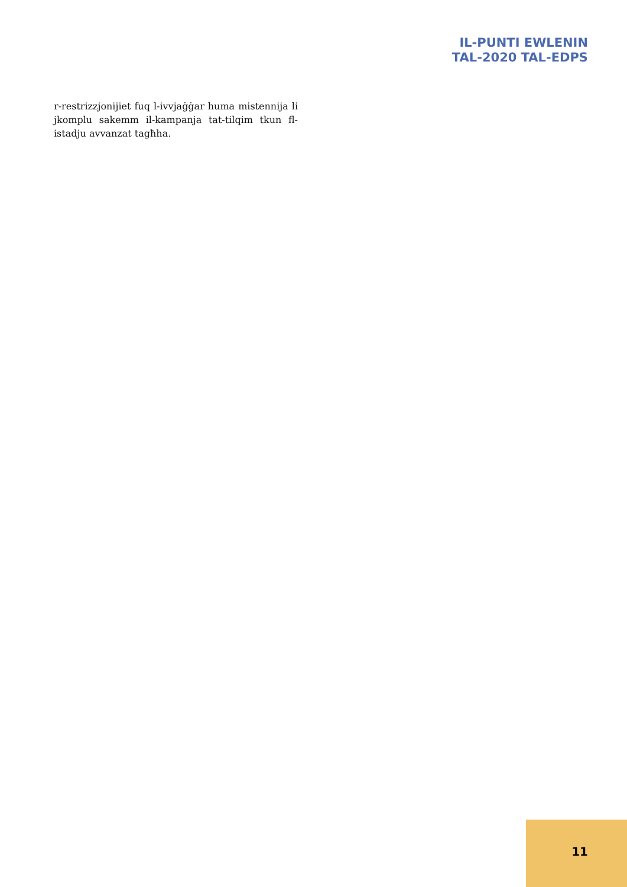IL-PUNTI EWLENIN
TAL-2020 TAL-EDPS
r-restrizzjonijiet fuq l-ivvjaġġar huma mistennija li jkomplu sakemm il-kampanja tat-tilqim tkun fl-istadju avvanzat tagħha.
11